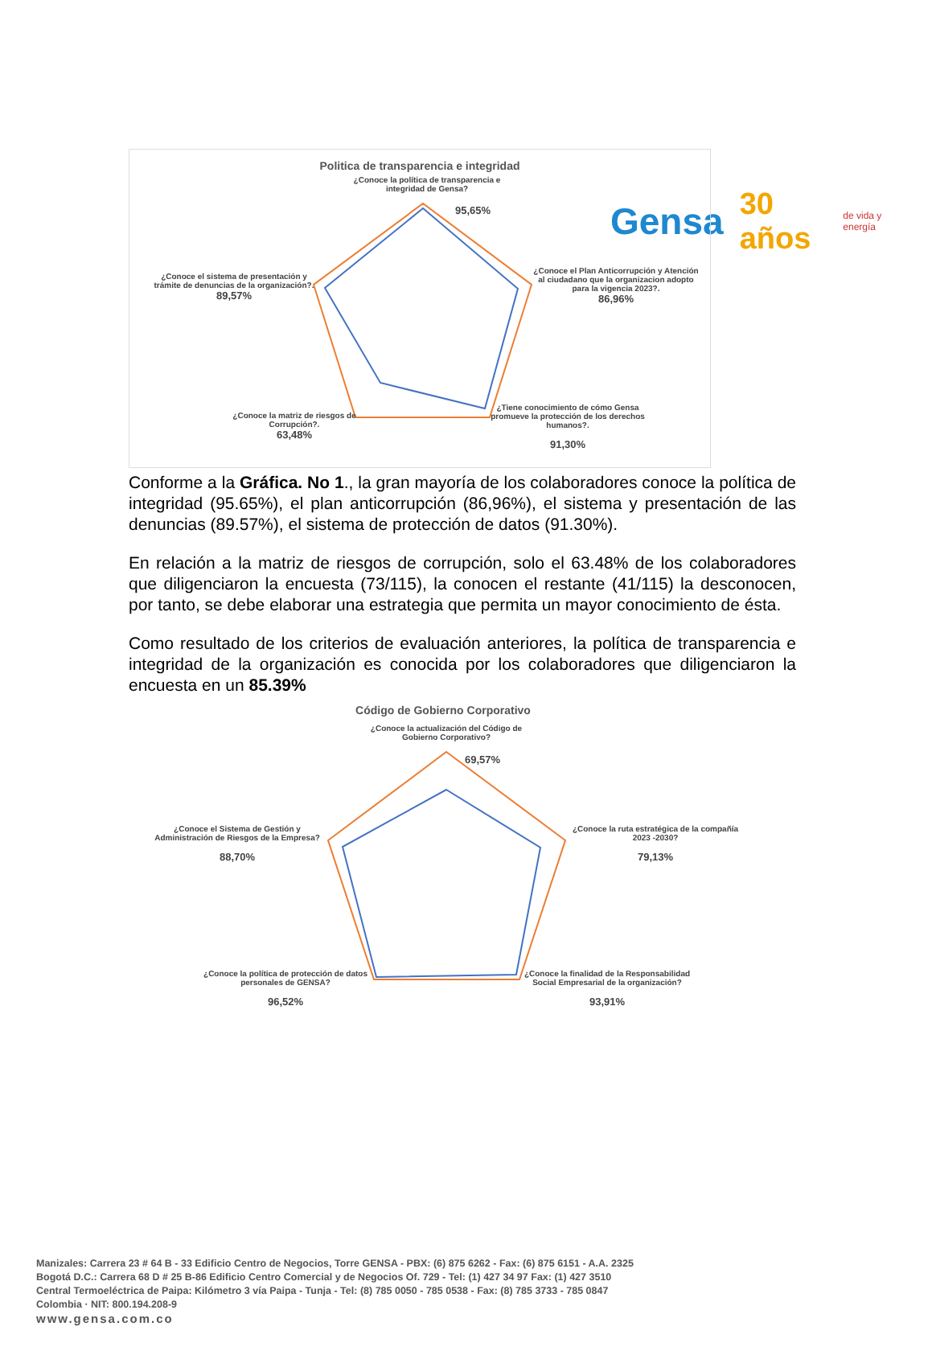Gensa 30 años de vida y energía
Politica de transparencia e integridad
¿Conoce la política de transparencia e integridad de Gensa?
95,65%
¿Conoce el Plan Anticorrupción y Atención al ciudadano que la organizacion adopto para la vigencia 2023?.
86,96%
¿Tiene conocimiento de cómo Gensa promueve la protección de los derechos humanos?.
91,30%
¿Conoce la matriz de riesgos de Corrupción?.
63,48%
¿Conoce el sistema de presentación y trámite de denuncias de la organización?.
89,57%
Conforme a la Gráfica. No 1., la gran mayoría de los colaboradores conoce la política de integridad (95.65%), el plan anticorrupción (86,96%), el sistema y presentación de las denuncias (89.57%), el sistema de protección de datos (91.30%).
En relación a la matriz de riesgos de corrupción, solo el 63.48% de los colaboradores que diligenciaron la encuesta (73/115), la conocen el restante (41/115) la desconocen, por tanto, se debe elaborar una estrategia que permita un mayor conocimiento de ésta.
Como resultado de los criterios de evaluación anteriores, la política de transparencia e integridad de la organización es conocida por los colaboradores que diligenciaron la encuesta en un 85.39%
Código de Gobierno Corporativo
¿Conoce la actualización del Código de Gobierno Corporativo?
69,57%
¿Conoce la ruta estratégica de la compañía 2023 -2030?
79,13%
¿Conoce la finalidad de la Responsabilidad Social Empresarial de la organización?
93,91%
¿Conoce la política de protección de datos personales de GENSA?
96,52%
¿Conoce el Sistema de Gestión y Administración de Riesgos de la Empresa?
88,70%
Manizales: Carrera 23 # 64 B - 33 Edificio Centro de Negocios, Torre GENSA - PBX: (6) 875 6262 - Fax: (6) 875 6151 - A.A. 2325
Bogotá D.C.: Carrera 68 D # 25 B-86 Edificio Centro Comercial y de Negocios Of. 729 - Tel: (1) 427 34 97 Fax: (1) 427 3510
Central Termoeléctrica de Paipa: Kilómetro 3 vía Paipa - Tunja - Tel: (8) 785 0050 - 785 0538 - Fax: (8) 785 3733 - 785 0847
Colombia · NIT: 800.194.208-9
www.gensa.com.co